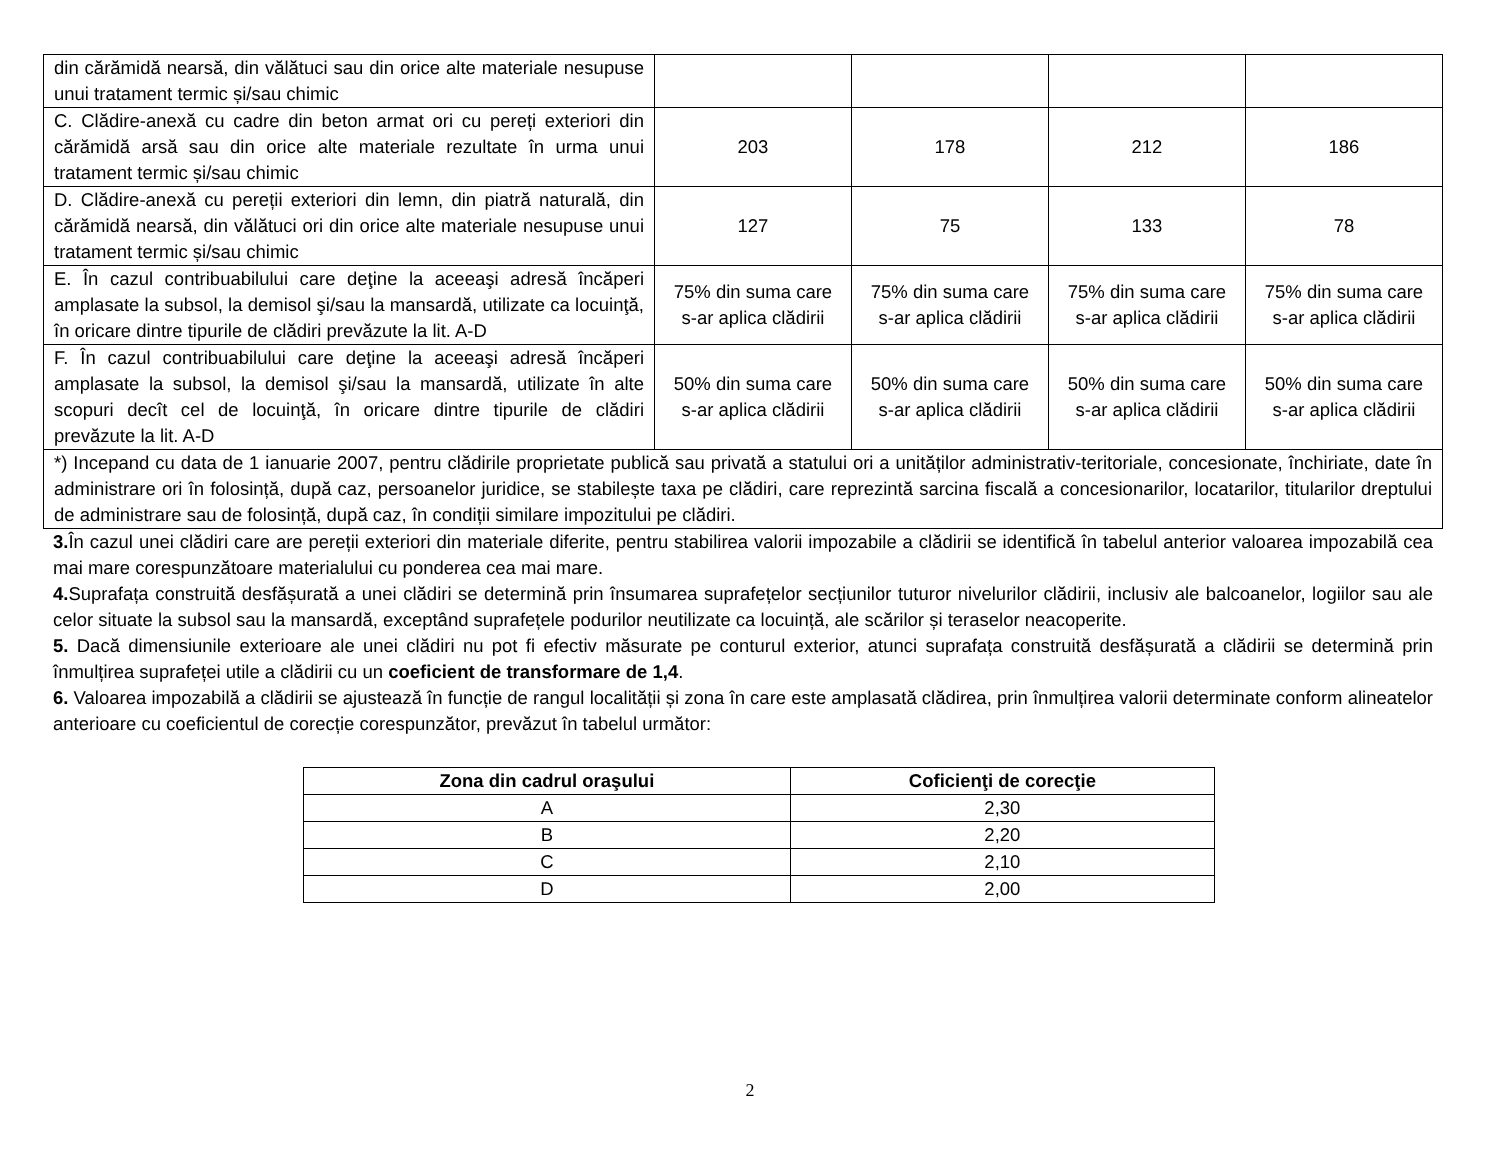| din cărămidă nearsă, din vălătuci sau din orice alte materiale nesupuse unui tratament termic și/sau chimic | | | | |
| C. Clădire-anexă cu cadre din beton armat ori cu pereți exteriori din cărămidă arsă sau din orice alte materiale rezultate în urma unui tratament termic și/sau chimic | 203 | 178 | 212 | 186 |
| D. Clădire-anexă cu pereții exteriori din lemn, din piatră naturală, din cărămidă nearsă, din vălătuci ori din orice alte materiale nesupuse unui tratament termic și/sau chimic | 127 | 75 | 133 | 78 |
| E. În cazul contribuabilului care deţine la aceeaşi adresă încăperi amplasate la subsol, la demisol şi/sau la mansardă, utilizate ca locuinţă, în oricare dintre tipurile de clădiri prevăzute la lit. A-D | 75% din suma care s-ar aplica clădirii | 75% din suma care s-ar aplica clădirii | 75% din suma care s-ar aplica clădirii | 75% din suma care s-ar aplica clădirii |
| F. În cazul contribuabilului care deţine la aceeaşi adresă încăperi amplasate la subsol, la demisol şi/sau la mansardă, utilizate în alte scopuri decît cel de locuinţă, în oricare dintre tipurile de clădiri prevăzute la lit. A-D | 50% din suma care s-ar aplica clădirii | 50% din suma care s-ar aplica clădirii | 50% din suma care s-ar aplica clădirii | 50% din suma care s-ar aplica clădirii |
| *) Incepand cu data de 1 ianuarie 2007, pentru clădirile proprietate publică sau privată a statului ori a unităților administrativ-teritoriale, concesionate, închiriate, date în administrare ori în folosință, după caz, persoanelor juridice, se stabilește taxa pe clădiri, care reprezintă sarcina fiscală a concesionarilor, locatarilor, titularilor dreptului de administrare sau de folosință, după caz, în condiții similare impozitului pe clădiri. | | | | |
3. În cazul unei clădiri care are pereții exteriori din materiale diferite, pentru stabilirea valorii impozabile a clădirii se identifică în tabelul anterior valoarea impozabilă cea mai mare corespunzătoare materialului cu ponderea cea mai mare.
4. Suprafața construită desfășurată a unei clădiri se determină prin însumarea suprafețelor secțiunilor tuturor nivelurilor clădirii, inclusiv ale balcoanelor, logiilor sau ale celor situate la subsol sau la mansardă, exceptând suprafețele podurilor neutilizate ca locuință, ale scărilor și teraselor neacoperite.
5. Dacă dimensiunile exterioare ale unei clădiri nu pot fi efectiv măsurate pe conturul exterior, atunci suprafața construită desfășurată a clădirii se determină prin înmulțirea suprafeței utile a clădirii cu un coeficient de transformare de 1,4.
6. Valoarea impozabilă a clădirii se ajustează în funcție de rangul localității și zona în care este amplasată clădirea, prin înmulțirea valorii determinate conform alineatelor anterioare cu coeficientul de corecție corespunzător, prevăzut în tabelul următor:
| Zona din cadrul oraşului | Coficienţi de corecţie |
| --- | --- |
| A | 2,30 |
| B | 2,20 |
| C | 2,10 |
| D | 2,00 |
2